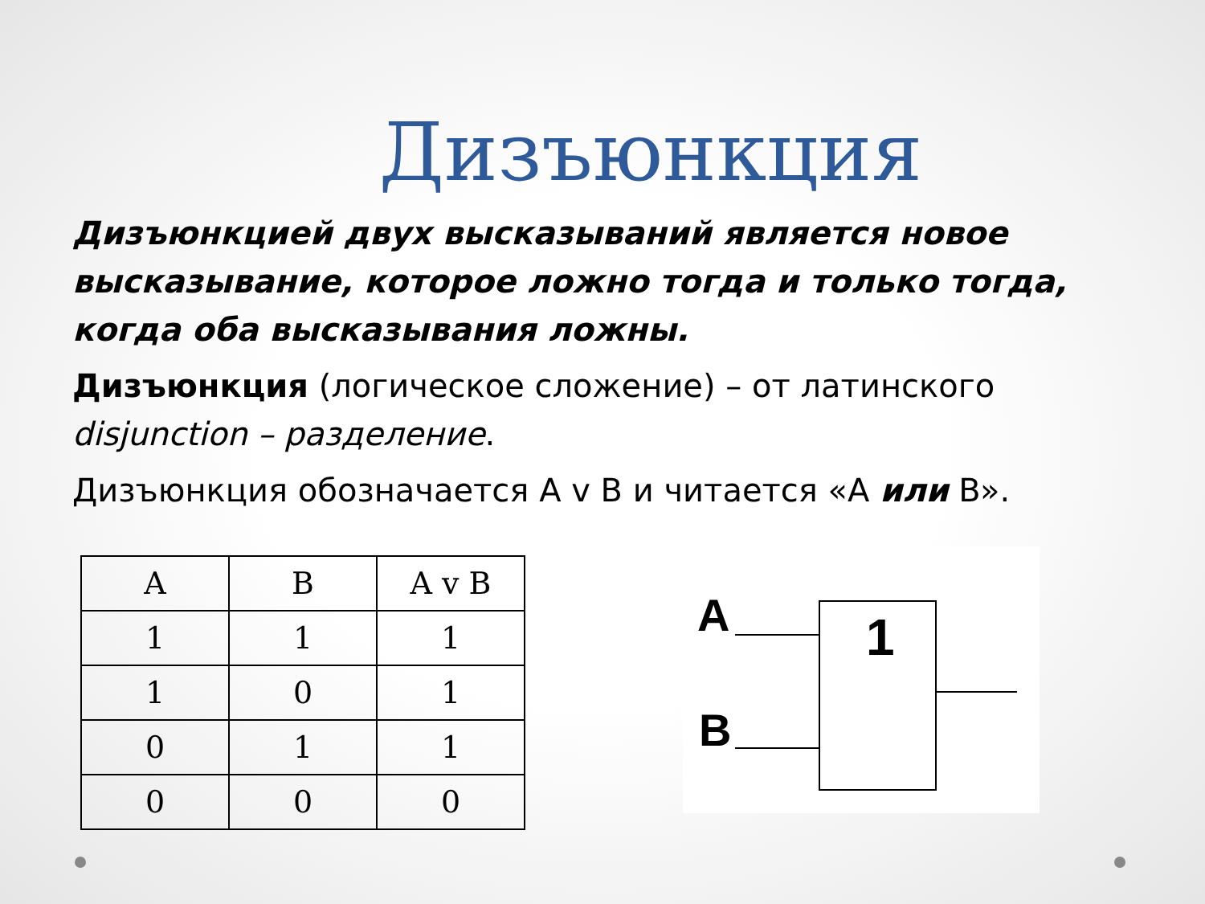Дизъюнкция
Дизъюнкцией двух высказываний является новое высказывание, которое ложно тогда и только тогда, когда оба высказывания ложны.
Дизъюнкция (логическое сложение) – от латинского disjunction – разделение.
Дизъюнкция обозначается A v B и читается «A или B».
| A | B | A v B |
| 1 | 1 | 1 |
| 1 | 0 | 1 |
| 0 | 1 | 1 |
| 0 | 0 | 0 |
A
B
1